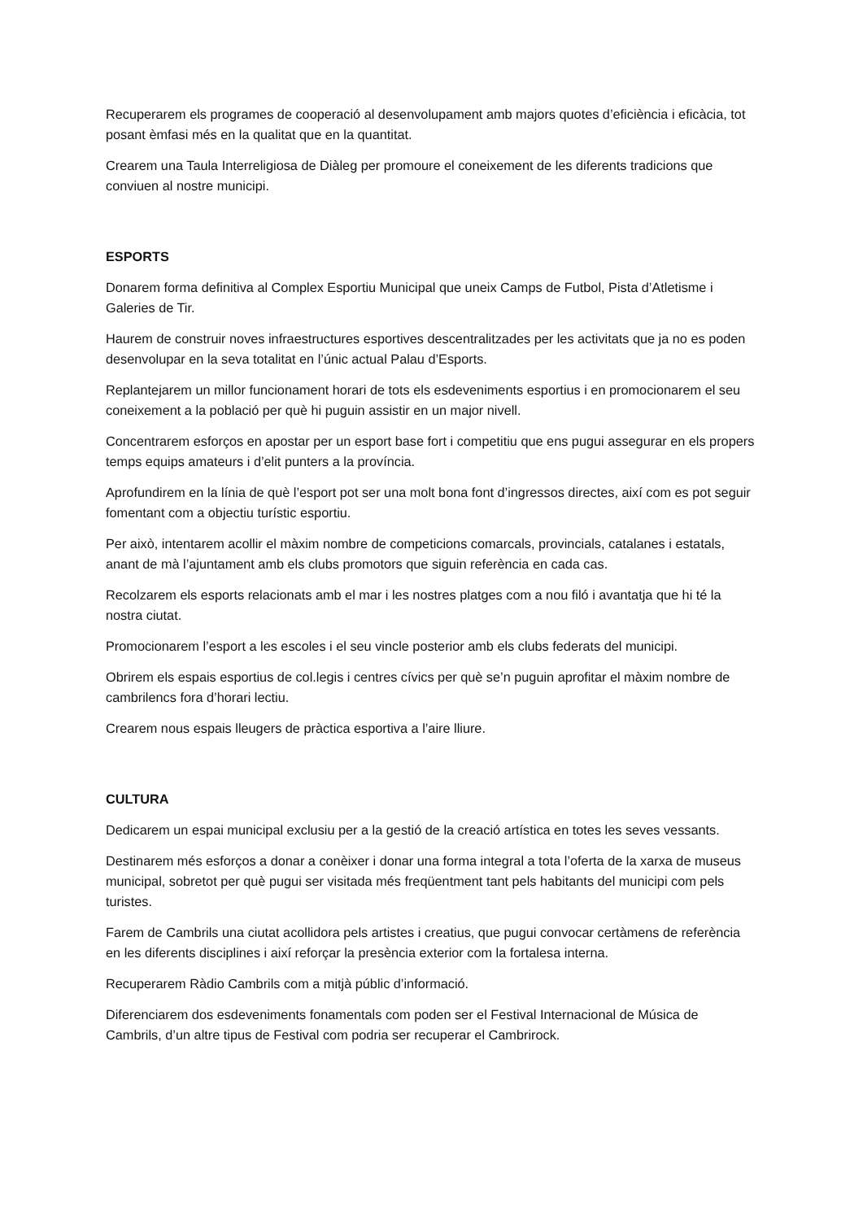Recuperarem els programes de cooperació al desenvolupament amb majors quotes d’eficiència i eficàcia, tot posant èmfasi més en la qualitat que en la quantitat.
Crearem una Taula Interreligiosa de Diàleg per promoure el coneixement de les diferents tradicions que conviuen al nostre municipi.
ESPORTS
Donarem forma definitiva al Complex Esportiu Municipal que uneix Camps de Futbol, Pista d’Atletisme i Galeries de Tir.
Haurem de construir noves infraestructures esportives descentralitzades per les activitats que ja no es poden desenvolupar en la seva totalitat en l’únic actual Palau d’Esports.
Replantejarem un millor funcionament horari de tots els esdeveniments esportius i en promocionarem el seu coneixement a la població per què hi puguin assistir en un major nivell.
Concentrarem esforços en apostar per un esport base fort i competitiu que ens pugui assegurar en els propers temps equips amateurs i d’elit punters a la província.
Aprofundirem en la línia de què l’esport pot ser una molt bona font d’ingressos directes, així com es pot seguir fomentant com a objectiu turístic esportiu.
Per això, intentarem acollir el màxim nombre de competicions comarcals, provincials, catalanes i estatals, anant de mà l’ajuntament amb els clubs promotors que siguin referència en cada cas.
Recolzarem els esports relacionats amb el mar i les nostres platges com a nou filó i avantatja que hi té la nostra ciutat.
Promocionarem l’esport a les escoles i el seu vincle posterior amb els clubs federats del municipi.
Obrirem els espais esportius de col.legis i centres cívics per què se’n puguin aprofitar el màxim nombre de cambrilencs fora d’horari lectiu.
Crearem nous espais lleugers de pràctica esportiva a l’aire lliure.
CULTURA
Dedicarem un espai municipal exclusiu per a la gestió de la creació artística en totes les seves vessants.
Destinarem més esforços a donar a conèixer i donar una forma integral a tota l’oferta de la xarxa de museus municipal, sobretot per què pugui ser visitada més freqüentment tant pels habitants del municipi com pels turistes.
Farem de Cambrils una ciutat acollidora pels artistes i creatius, que pugui convocar certàmens de referència en les diferents disciplines i així reforçar la presència exterior com la fortalesa interna.
Recuperarem Ràdio Cambrils com a mitjà públic d’informació.
Diferenciarem dos esdeveniments fonamentals com poden ser el Festival Internacional de Música de Cambrils, d’un altre tipus de Festival com podria ser recuperar el Cambrirock.